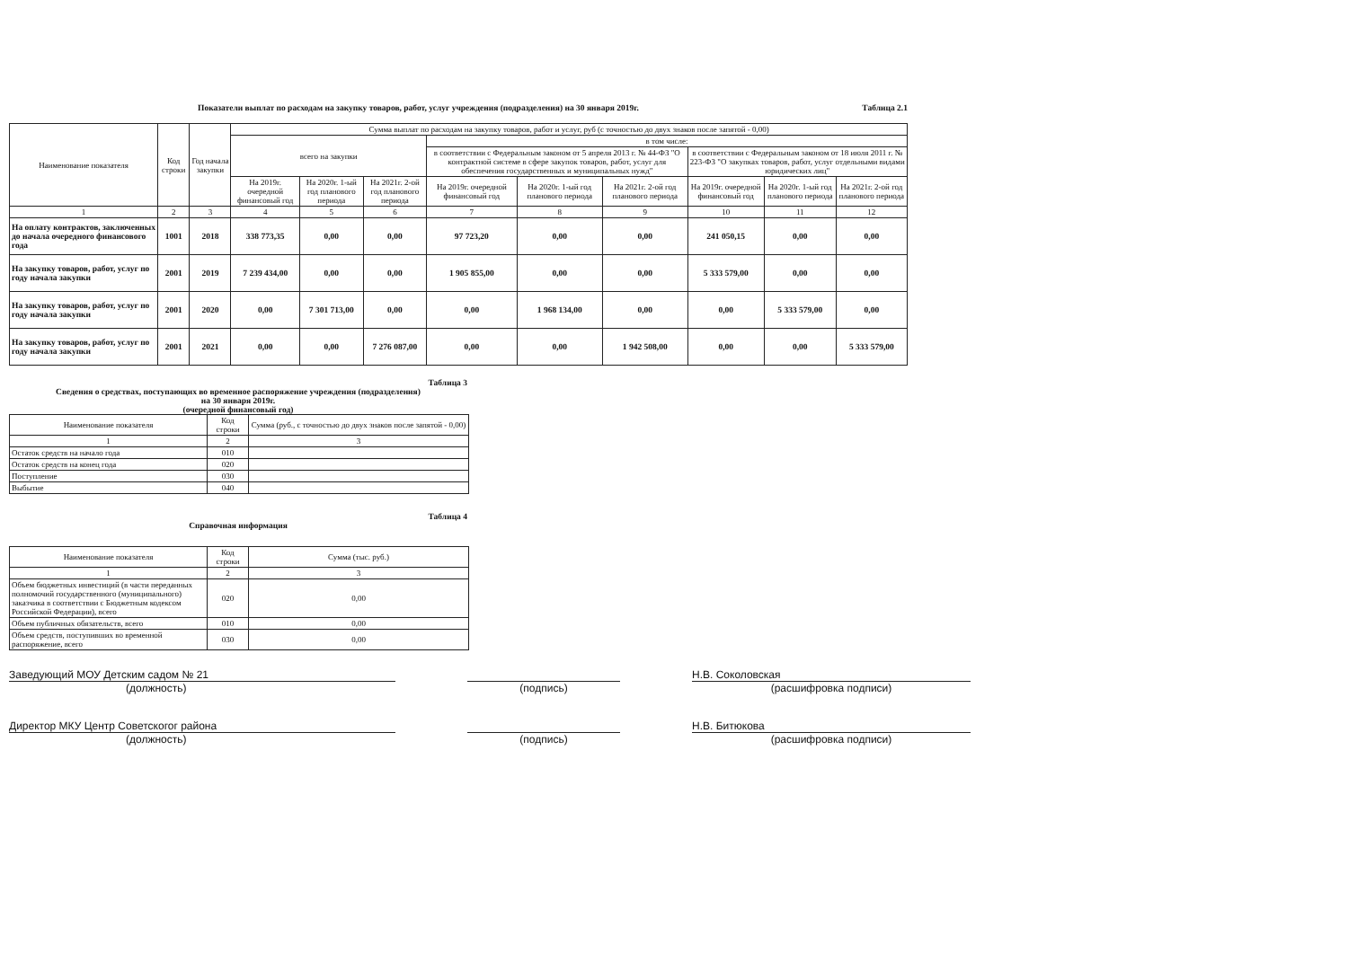Показатели выплат по расходам на закупку товаров, работ, услуг учреждения (подразделения) на 30 января 2019г. Таблица 2.1
| Наименование показателя | Код строки | Год начала закупки | Сумма выплат по расходам на закупку товаров, работ и услуг, руб (с точностью до двух знаков после запятой - 0,00) | | | | | | | | |
| --- | --- | --- | --- | --- | --- | --- | --- | --- | --- | --- | --- |
| | | | всего на закупки | | | в том числе: | | | | | |
| | | | | | | в соответствии с Федеральным законом от 5 апреля 2013 г. № 44-ФЗ "О контрактной системе в сфере закупок товаров, работ, услуг для обеспечения государственных и муниципальных нужд" | | | в соответствии с Федеральным законом от 18 июля 2011 г. № 223-ФЗ "О закупках товаров, работ, услуг отдельными видами юридических лиц" | | |
| | | | На 2019г. очередной финансовый год | На 2020г. 1-ый год планового периода | На 2021г. 2-ой год планового периода | На 2019г. очередной финансовый год | На 2020г. 1-ый год планового периода | На 2021г. 2-ой год планового периода | На 2019г. очередной финансовый год | На 2020г. 1-ый год планового периода | На 2021г. 2-ой год планового периода |
| 1 | 2 | 3 | 4 | 5 | 6 | 7 | 8 | 9 | 10 | 11 | 12 |
| На оплату контрактов, заключенных до начала очередного финансового года | 1001 | 2018 | 338 773,35 | 0,00 | 0,00 | 97 723,20 | 0,00 | 0,00 | 241 050,15 | 0,00 | 0,00 |
| На закупку товаров, работ, услуг по году начала закупки | 2001 | 2019 | 7 239 434,00 | 0,00 | 0,00 | 1 905 855,00 | 0,00 | 0,00 | 5 333 579,00 | 0,00 | 0,00 |
| На закупку товаров, работ, услуг по году начала закупки | 2001 | 2020 | 0,00 | 7 301 713,00 | 0,00 | 0,00 | 1 968 134,00 | 0,00 | 0,00 | 5 333 579,00 | 0,00 |
| На закупку товаров, работ, услуг по году начала закупки | 2001 | 2021 | 0,00 | 0,00 | 7 276 087,00 | 0,00 | 0,00 | 1 942 508,00 | 0,00 | 0,00 | 5 333 579,00 |
Таблица 3
Сведения о средствах, поступающих во временное распоряжение учреждения (подразделения)
на 30 января 2019г.
(очередной финансовый год)
| Наименование показателя | Код строки | Сумма (руб., с точностью до двух знаков после запятой - 0,00) |
| --- | --- | --- |
| 1 | 2 | 3 |
| Остаток средств на начало года | 010 | |
| Остаток средств на конец года | 020 | |
| Поступление | 030 | |
| Выбытие | 040 | |
Таблица 4
Справочная информация
| Наименование показателя | Код строки | Сумма (тыс. руб.) |
| --- | --- | --- |
| 1 | 2 | 3 |
| Объем бюджетных инвестиций (в части переданных полномочий государственного (муниципального) заказчика в соответствии с Бюджетным кодексом Российской Федерации), всего | 020 | 0,00 |
| Объем публичных обязательств, всего | 010 | 0,00 |
| Объем средств, поступивших во временной распоряжение, всего | 030 | 0,00 |
Заведующий МОУ Детским садом № 21 Н.В. Соколовская
(должность) (подпись) (расшифровка подписи)
Директор МКУ Центр Советскогог района Н.В. Битюкова
(должность) (подпись) (расшифровка подписи)